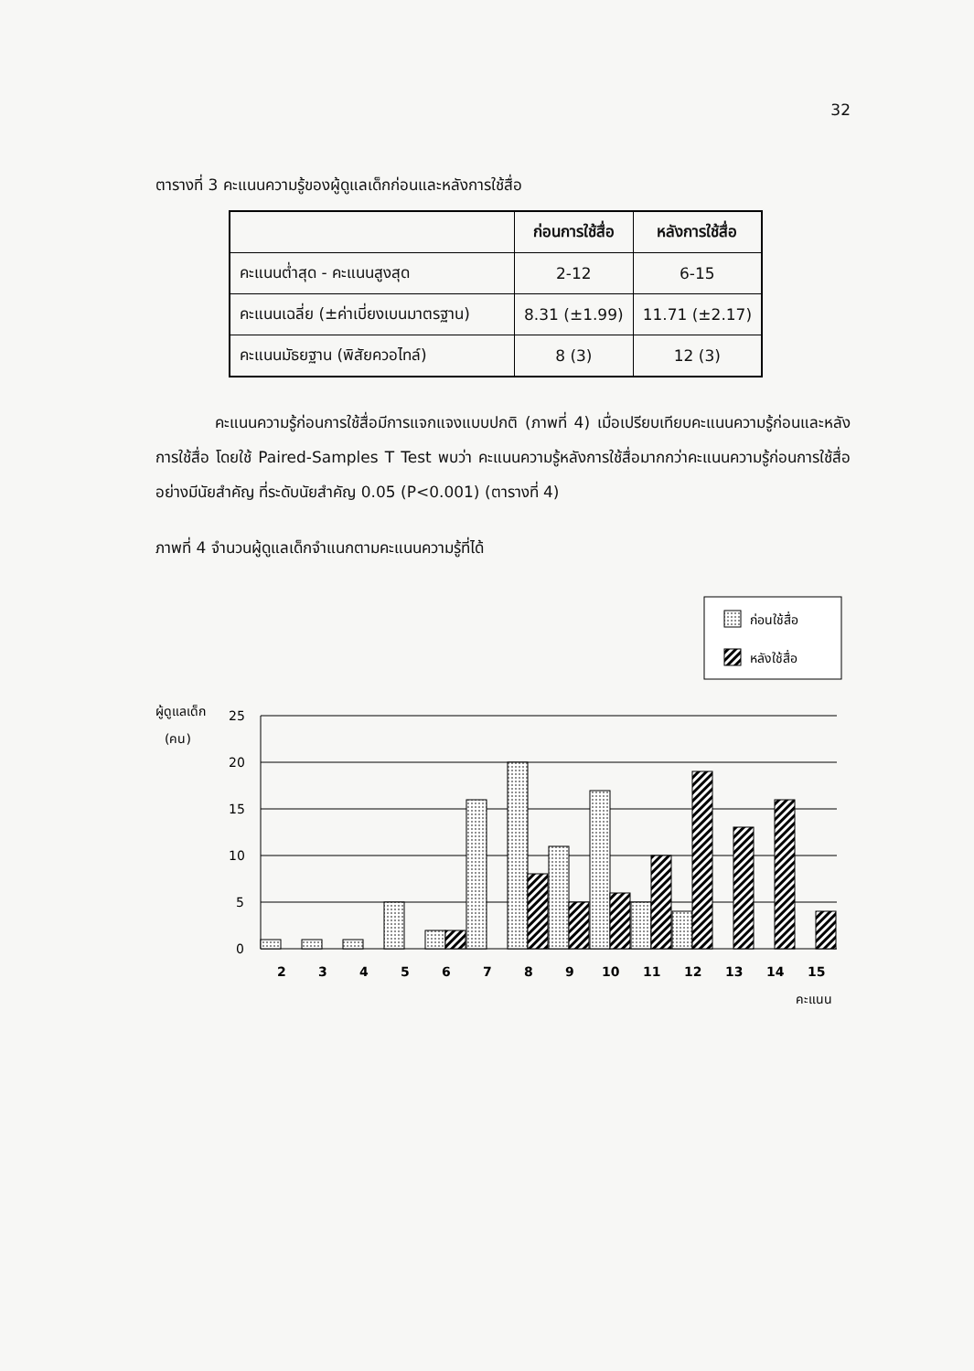32
ตารางที่ 3 คะแนนความรู้ของผู้ดูแลเด็กก่อนและหลังการใช้สื่อ
| | ก่อนการใช้สื่อ | หลังการใช้สื่อ |
| --- | --- | --- |
| คะแนนต่ำสุด - คะแนนสูงสุด | 2-12 | 6-15 |
| คะแนนเฉลี่ย (±ค่าเบี่ยงเบนมาตรฐาน) | 8.31 (±1.99) | 11.71 (±2.17) |
| คะแนนมัธยฐาน (พิสัยควอไทล์) | 8 (3) | 12 (3) |
คะแนนความรู้ก่อนการใช้สื่อมีการแจกแจงแบบปกติ (ภาพที่ 4) เมื่อเปรียบเทียบคะแนนความรู้ก่อนและหลังการใช้สื่อ โดยใช้ Paired-Samples T Test พบว่า คะแนนความรู้หลังการใช้สื่อมากกว่าคะแนนความรู้ก่อนการใช้สื่ออย่างมีนัยสำคัญ ที่ระดับนัยสำคัญ 0.05 (P<0.001) (ตารางที่ 4)
ภาพที่ 4 จำนวนผู้ดูแลเด็กจำแนกตามคะแนนความรู้ที่ได้
ก่อนใช้สื่อ
หลังใช้สื่อ
ผู้ดูแลเด็ก
(คน)
25
20
15
10
5
0
2
3
4
5
6
7
8
9
10
11
12
13
14
15
คะแนน